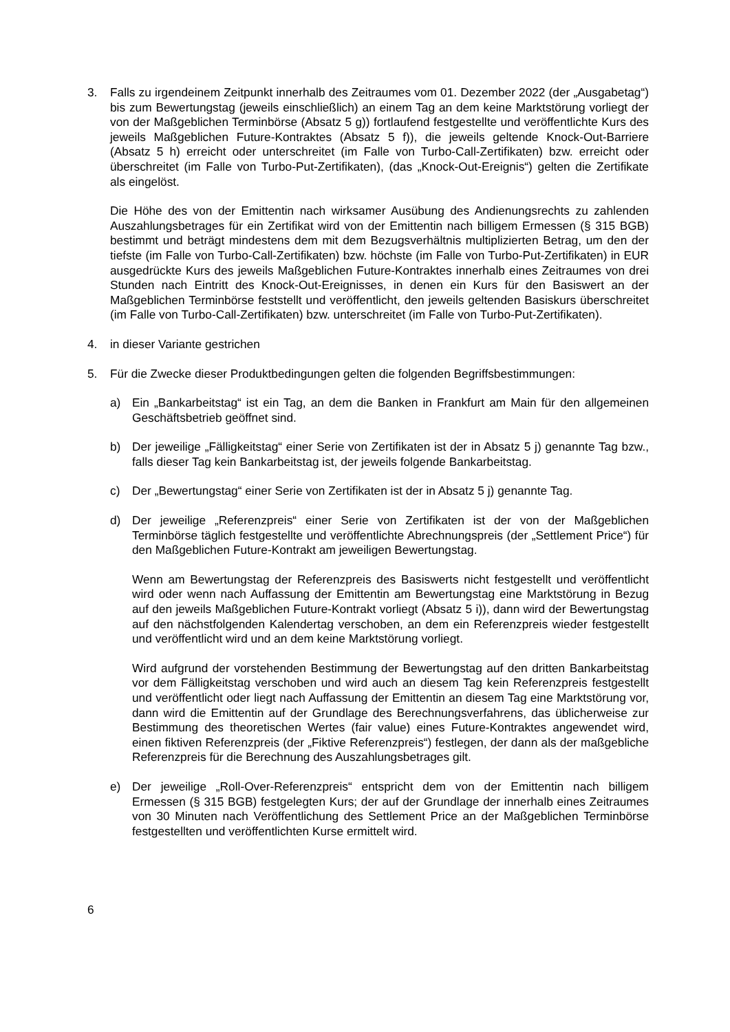3. Falls zu irgendeinem Zeitpunkt innerhalb des Zeitraumes vom 01. Dezember 2022 (der „Ausgabetag“) bis zum Bewertungstag (jeweils einschließlich) an einem Tag an dem keine Marktstörung vorliegt der von der Maßgeblichen Terminbörse (Absatz 5 g)) fortlaufend festgestellte und veröffentlichte Kurs des jeweils Maßgeblichen Future-Kontraktes (Absatz 5 f)), die jeweils geltende Knock-Out-Barriere (Absatz 5 h) erreicht oder unterschreitet (im Falle von Turbo-Call-Zertifikaten) bzw. erreicht oder überschreitet (im Falle von Turbo-Put-Zertifikaten), (das „Knock-Out-Ereignis“) gelten die Zertifikate als eingelöst.
Die Höhe des von der Emittentin nach wirksamer Ausübung des Andienungsrechts zu zahlenden Auszahlungsbetrages für ein Zertifikat wird von der Emittentin nach billigem Ermessen (§ 315 BGB) bestimmt und beträgt mindestens dem mit dem Bezugsverhältnis multiplizierten Betrag, um den der tiefste (im Falle von Turbo-Call-Zertifikaten) bzw. höchste (im Falle von Turbo-Put-Zertifikaten) in EUR ausgedrückte Kurs des jeweils Maßgeblichen Future-Kontraktes innerhalb eines Zeitraumes von drei Stunden nach Eintritt des Knock-Out-Ereignisses, in denen ein Kurs für den Basiswert an der Maßgeblichen Terminbörse feststellt und veröffentlicht, den jeweils geltenden Basiskurs überschreitet (im Falle von Turbo-Call-Zertifikaten) bzw. unterschreitet (im Falle von Turbo-Put-Zertifikaten).
4. in dieser Variante gestrichen
5. Für die Zwecke dieser Produktbedingungen gelten die folgenden Begriffsbestimmungen:
a) Ein „Bankarbeitstag“ ist ein Tag, an dem die Banken in Frankfurt am Main für den allgemeinen Geschäftsbetrieb geöffnet sind.
b) Der jeweilige „Fälligkeitstag“ einer Serie von Zertifikaten ist der in Absatz 5 j) genannte Tag bzw., falls dieser Tag kein Bankarbeitstag ist, der jeweils folgende Bankarbeitstag.
c) Der „Bewertungstag“ einer Serie von Zertifikaten ist der in Absatz 5 j) genannte Tag.
d) Der jeweilige „Referenzpreis“ einer Serie von Zertifikaten ist der von der Maßgeblichen Terminbörse täglich festgestellte und veröffentlichte Abrechnungspreis (der „Settlement Price“) für den Maßgeblichen Future-Kontrakt am jeweiligen Bewertungstag.
Wenn am Bewertungstag der Referenzpreis des Basiswerts nicht festgestellt und veröffentlicht wird oder wenn nach Auffassung der Emittentin am Bewertungstag eine Marktstörung in Bezug auf den jeweils Maßgeblichen Future-Kontrakt vorliegt (Absatz 5 i)), dann wird der Bewertungstag auf den nächstfolgenden Kalendertag verschoben, an dem ein Referenzpreis wieder festgestellt und veröffentlicht wird und an dem keine Marktstörung vorliegt.
Wird aufgrund der vorstehenden Bestimmung der Bewertungstag auf den dritten Bankarbeitstag vor dem Fälligkeitstag verschoben und wird auch an diesem Tag kein Referenzpreis festgestellt und veröffentlicht oder liegt nach Auffassung der Emittentin an diesem Tag eine Marktstörung vor, dann wird die Emittentin auf der Grundlage des Berechnungsverfahrens, das üblicherweise zur Bestimmung des theoretischen Wertes (fair value) eines Future-Kontraktes angewendet wird, einen fiktiven Referenzpreis (der „Fiktive Referenzpreis“) festlegen, der dann als der maßgebliche Referenzpreis für die Berechnung des Auszahlungsbetrages gilt.
e) Der jeweilige „Roll-Over-Referenzpreis“ entspricht dem von der Emittentin nach billigem Ermessen (§ 315 BGB) festgelegten Kurs; der auf der Grundlage der innerhalb eines Zeitraumes von 30 Minuten nach Veröffentlichung des Settlement Price an der Maßgeblichen Terminbörse festgestellten und veröffentlichten Kurse ermittelt wird.
6